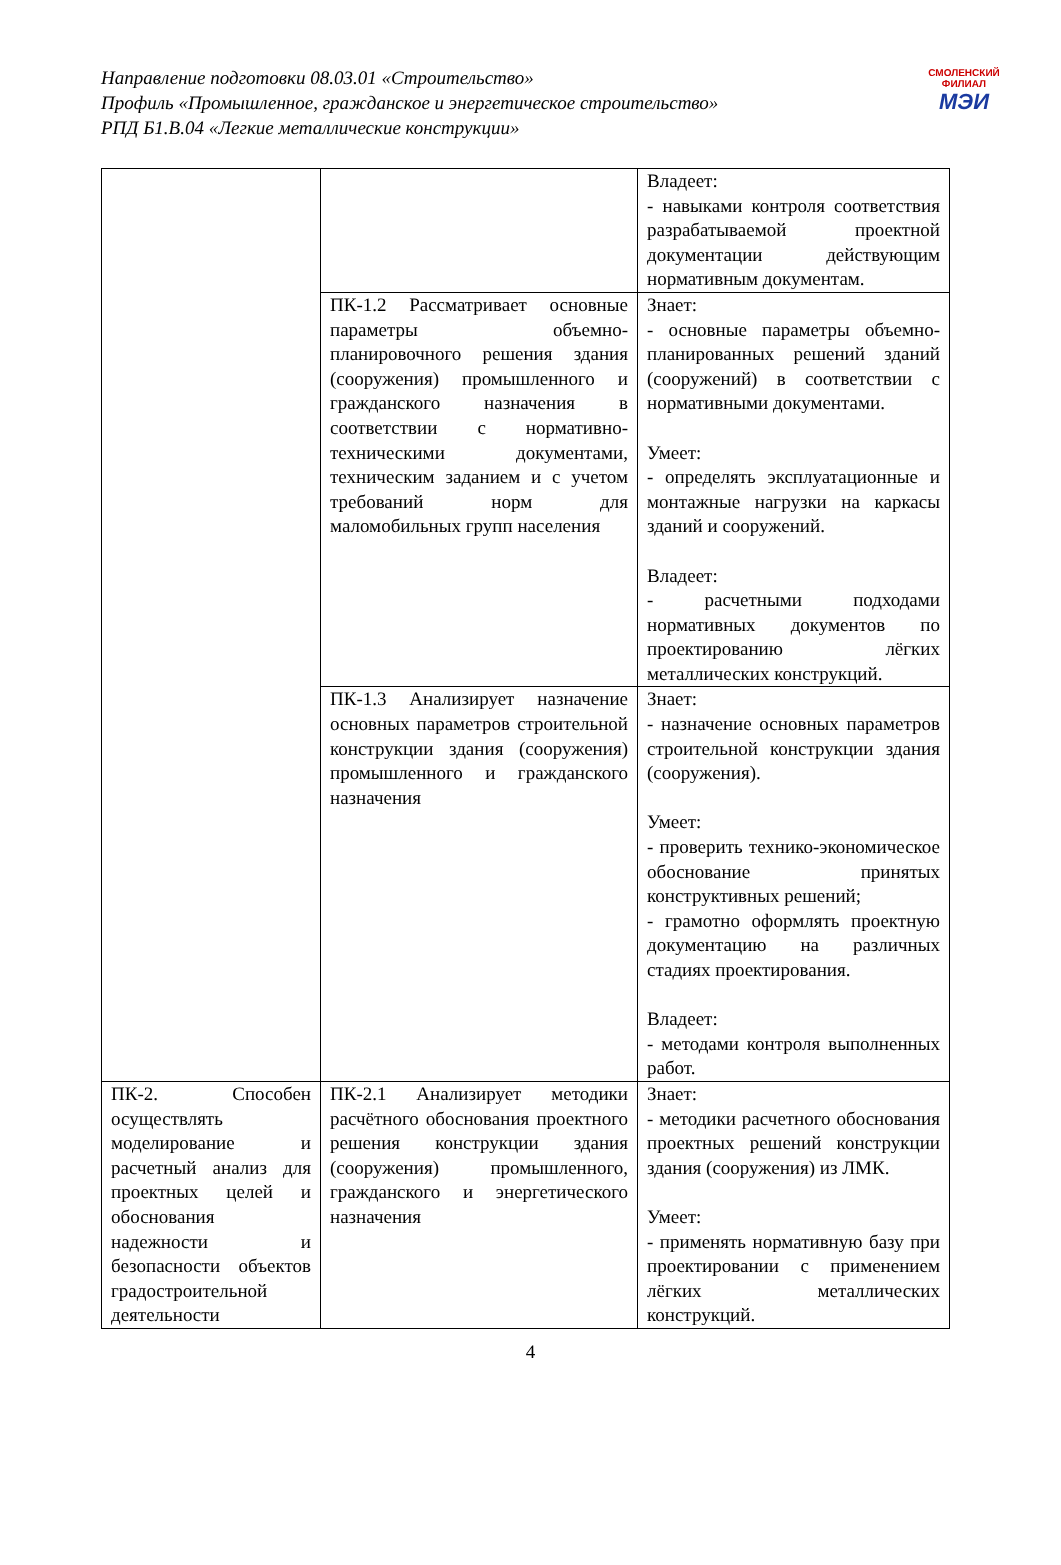Направление подготовки 08.03.01 «Строительство»
Профиль «Промышленное, гражданское и энергетическое строительство»
РПД Б1.В.04 «Легкие металлические конструкции»
СМОЛЕНСКИЙ
ФИЛИАЛ
МЭИ
| | | Владеет: - навыками контроля соответствия разрабатываемой проектной документации действующим нормативным документам. |
| | ПК-1.2 Рассматривает основные параметры объемно-планировочного решения здания (сооружения) промышленного и гражданского назначения в соответствии с нормативно-техническими документами, техническим заданием и с учетом требований норм для маломобильных групп населения | Знает: - основные параметры объемно-планированных решений зданий (сооружений) в соответствии с нормативными документами. Умеет: - определять эксплуатационные и монтажные нагрузки на каркасы зданий и сооружений. Владеет: - расчетными подходами нормативных документов по проектированию лёгких металлических конструкций. |
| | ПК-1.3 Анализирует назначение основных параметров строительной конструкции здания (сооружения) промышленного и гражданского назначения | Знает: - назначение основных параметров строительной конструкции здания (сооружения). Умеет: - проверить технико-экономическое обоснование принятых конструктивных решений; - грамотно оформлять проектную документацию на различных стадиях проектирования. Владеет: - методами контроля выполненных работ. |
| ПК-2. Способен осуществлять моделирование и расчетный анализ для проектных целей и обоснования надежности и безопасности объектов градостроительной деятельности | ПК-2.1 Анализирует методики расчётного обоснования проектного решения конструкции здания (сооружения) промышленного, гражданского и энергетического назначения | Знает: - методики расчетного обоснования проектных решений конструкции здания (сооружения) из ЛМК. Умеет: - применять нормативную базу при проектировании с применением лёгких металлических конструкций. |
4